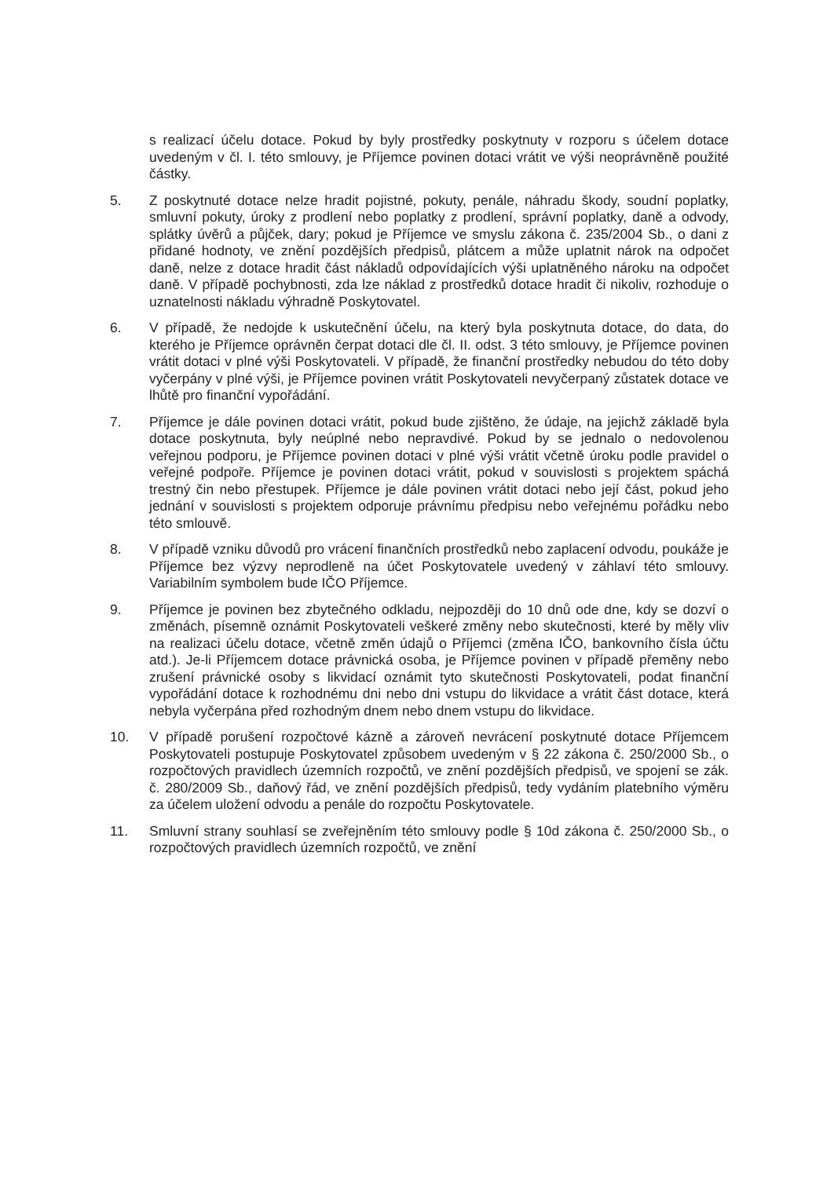s realizací účelu dotace. Pokud by byly prostředky poskytnuty v rozporu s účelem dotace uvedeným v čl. I. této smlouvy, je Příjemce povinen dotaci vrátit ve výši neoprávněně použité částky.
5. Z poskytnuté dotace nelze hradit pojistné, pokuty, penále, náhradu škody, soudní poplatky, smluvní pokuty, úroky z prodlení nebo poplatky z prodlení, správní poplatky, daně a odvody, splátky úvěrů a půjček, dary; pokud je Příjemce ve smyslu zákona č. 235/2004 Sb., o dani z přidané hodnoty, ve znění pozdějších předpisů, plátcem a může uplatnit nárok na odpočet daně, nelze z dotace hradit část nákladů odpovídajících výši uplatněného nároku na odpočet daně. V případě pochybnosti, zda lze náklad z prostředků dotace hradit či nikoliv, rozhoduje o uznatelnosti nákladu výhradně Poskytovatel.
6. V případě, že nedojde k uskutečnění účelu, na který byla poskytnuta dotace, do data, do kterého je Příjemce oprávněn čerpat dotaci dle čl. II. odst. 3 této smlouvy, je Příjemce povinen vrátit dotaci v plné výši Poskytovateli. V případě, že finanční prostředky nebudou do této doby vyčerpány v plné výši, je Příjemce povinen vrátit Poskytovateli nevyčerpaný zůstatek dotace ve lhůtě pro finanční vypořádání.
7. Příjemce je dále povinen dotaci vrátit, pokud bude zjištěno, že údaje, na jejichž základě byla dotace poskytnuta, byly neúplné nebo nepravdivé. Pokud by se jednalo o nedovolenou veřejnou podporu, je Příjemce povinen dotaci v plné výši vrátit včetně úroku podle pravidel o veřejné podpoře. Příjemce je povinen dotaci vrátit, pokud v souvislosti s projektem spáchá trestný čin nebo přestupek. Příjemce je dále povinen vrátit dotaci nebo její část, pokud jeho jednání v souvislosti s projektem odporuje právnímu předpisu nebo veřejnému pořádku nebo této smlouvě.
8. V případě vzniku důvodů pro vrácení finančních prostředků nebo zaplacení odvodu, poukáže je Příjemce bez výzvy neprodleně na účet Poskytovatele uvedený v záhlaví této smlouvy. Variabilním symbolem bude IČO Příjemce.
9. Příjemce je povinen bez zbytečného odkladu, nejpozději do 10 dnů ode dne, kdy se dozví o změnách, písemně oznámit Poskytovateli veškeré změny nebo skutečnosti, které by měly vliv na realizaci účelu dotace, včetně změn údajů o Příjemci (změna IČO, bankovního čísla účtu atd.). Je-li Příjemcem dotace právnická osoba, je Příjemce povinen v případě přeměny nebo zrušení právnické osoby s likvidací oznámit tyto skutečnosti Poskytovateli, podat finanční vypořádání dotace k rozhodnému dni nebo dni vstupu do likvidace a vrátit část dotace, která nebyla vyčerpána před rozhodným dnem nebo dnem vstupu do likvidace.
10. V případě porušení rozpočtové kázně a zároveň nevrácení poskytnuté dotace Příjemcem Poskytovateli postupuje Poskytovatel způsobem uvedeným v § 22 zákona č. 250/2000 Sb., o rozpočtových pravidlech územních rozpočtů, ve znění pozdějších předpisů, ve spojení se zák. č. 280/2009 Sb., daňový řád, ve znění pozdějších předpisů, tedy vydáním platebního výměru za účelem uložení odvodu a penále do rozpočtu Poskytovatele.
11. Smluvní strany souhlasí se zveřejněním této smlouvy podle § 10d zákona č. 250/2000 Sb., o rozpočtových pravidlech územních rozpočtů, ve znění